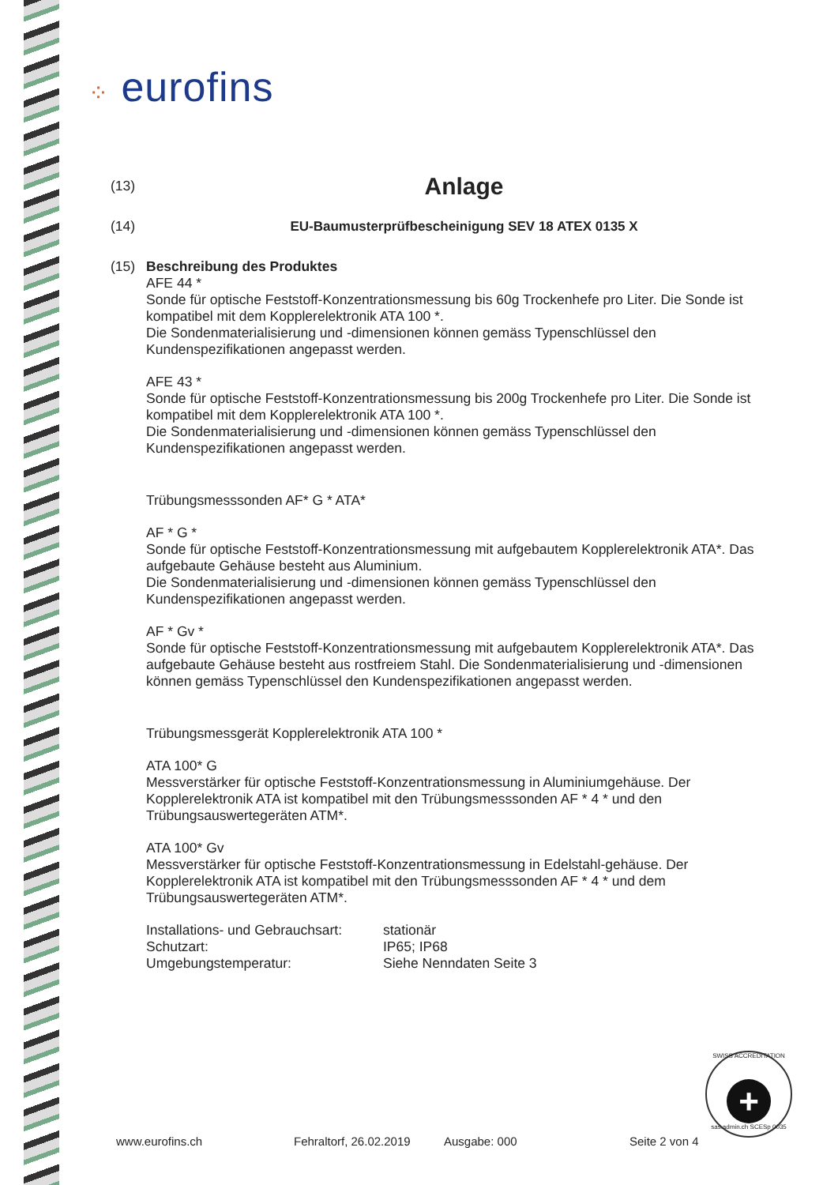⁘ eurofins
(13)
Anlage
(14) EU-Baumusterprüfbescheinigung SEV 18 ATEX 0135 X
(15) Beschreibung des Produktes
AFE 44 *
Sonde für optische Feststoff-Konzentrationsmessung bis 60g Trockenhefe pro Liter. Die Sonde ist kompatibel mit dem Kopplerelektronik ATA 100 *.
Die Sondenmaterialisierung und -dimensionen können gemäss Typenschlüssel den Kundenspezifikationen angepasst werden.
AFE 43 *
Sonde für optische Feststoff-Konzentrationsmessung bis 200g Trockenhefe pro Liter. Die Sonde ist kompatibel mit dem Kopplerelektronik ATA 100 *.
Die Sondenmaterialisierung und -dimensionen können gemäss Typenschlüssel den Kundenspezifikationen angepasst werden.
Trübungsmesssonden AF* G * ATA*
AF * G *
Sonde für optische Feststoff-Konzentrationsmessung mit aufgebautem Kopplerelektronik ATA*. Das aufgebaute Gehäuse besteht aus Aluminium.
Die Sondenmaterialisierung und -dimensionen können gemäss Typenschlüssel den Kundenspezifikationen angepasst werden.
AF * Gv *
Sonde für optische Feststoff-Konzentrationsmessung mit aufgebautem Kopplerelektronik ATA*. Das aufgebaute Gehäuse besteht aus rostfreiem Stahl. Die Sondenmaterialisierung und -dimensionen können gemäss Typenschlüssel den Kundenspezifikationen angepasst werden.
Trübungsmessgerät Kopplerelektronik ATA 100 *
ATA 100* G
Messverstärker für optische Feststoff-Konzentrationsmessung in Aluminiumgehäuse. Der Kopplerelektronik ATA ist kompatibel mit den Trübungsmesssonden AF * 4 * und den Trübungsauswertegeräten ATM*.
ATA 100* Gv
Messverstärker für optische Feststoff-Konzentrationsmessung in Edelstahl-gehäuse. Der Kopplerelektronik ATA ist kompatibel mit den Trübungsmesssonden AF * 4 * und dem Trübungsauswertegeräten ATM*.
Installations- und Gebrauchsart:
stationär
Schutzart:
IP65; IP68
Umgebungstemperatur:
Siehe Nenndaten Seite 3
www.eurofins.ch Fehraltorf, 26.02.2019 Ausgabe: 000 Seite 2 von 4
SWISS ACCREDITATION
+
sas.admin.ch SCESp 0035